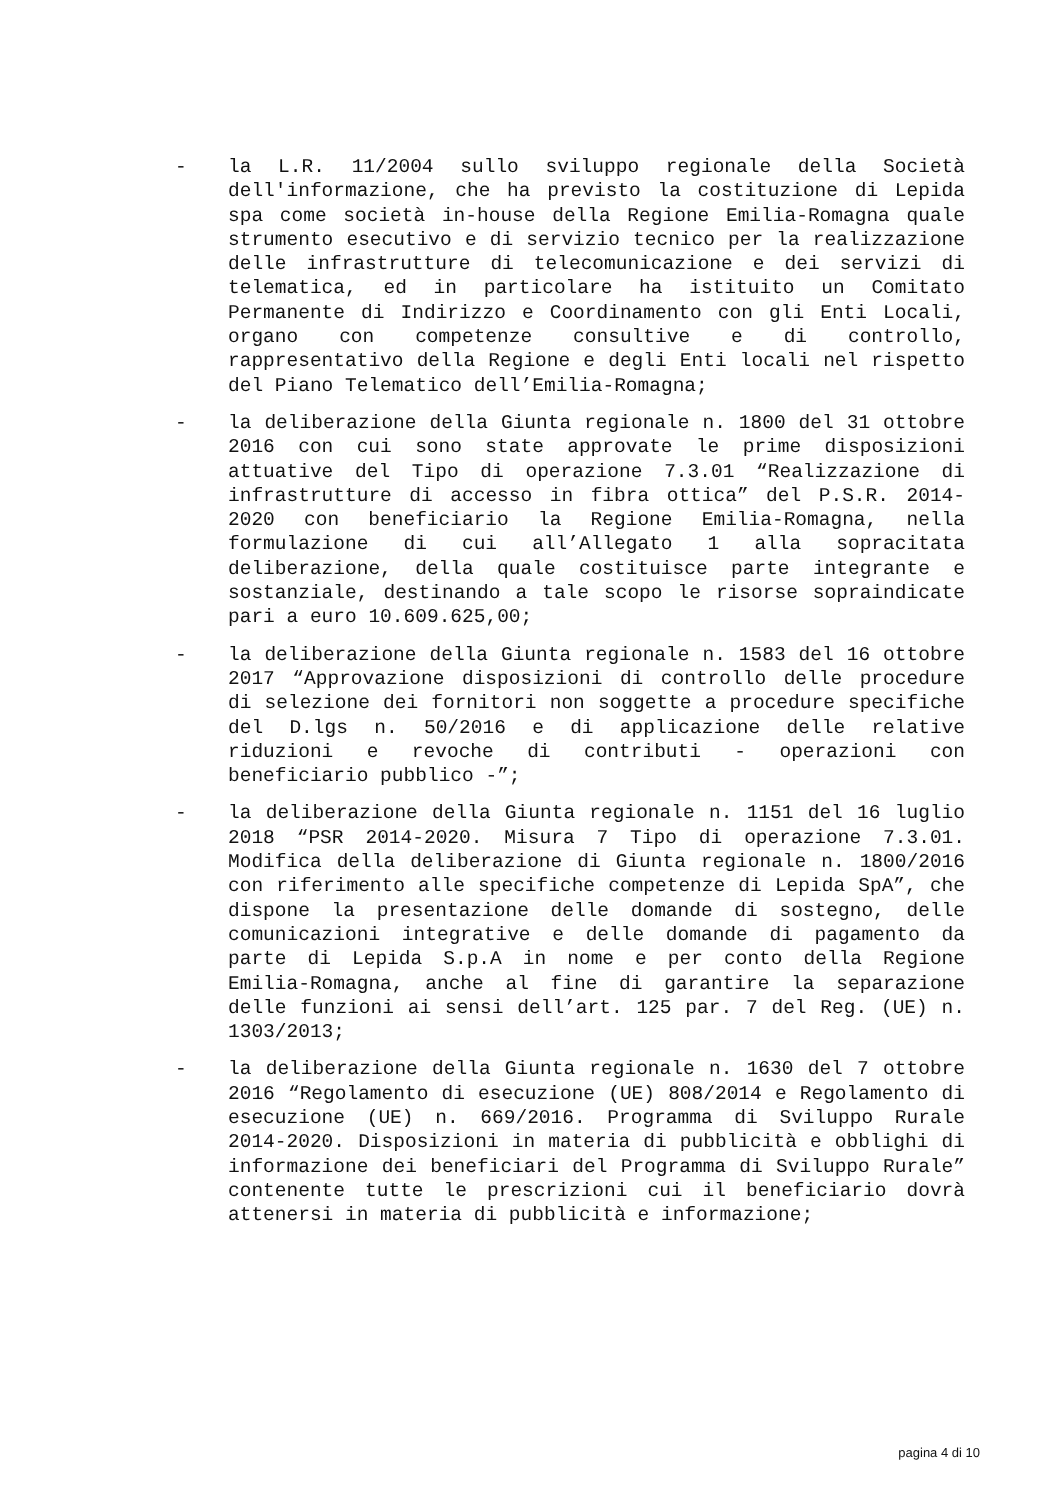- la L.R. 11/2004 sullo sviluppo regionale della Società dell'informazione, che ha previsto la costituzione di Lepida spa come società in-house della Regione Emilia-Romagna quale strumento esecutivo e di servizio tecnico per la realizzazione delle infrastrutture di telecomunicazione e dei servizi di telematica, ed in particolare ha istituito un Comitato Permanente di Indirizzo e Coordinamento con gli Enti Locali, organo con competenze consultive e di controllo, rappresentativo della Regione e degli Enti locali nel rispetto del Piano Telematico dell’Emilia-Romagna;
- la deliberazione della Giunta regionale n. 1800 del 31 ottobre 2016 con cui sono state approvate le prime disposizioni attuative del Tipo di operazione 7.3.01 “Realizzazione di infrastrutture di accesso in fibra ottica” del P.S.R. 2014-2020 con beneficiario la Regione Emilia-Romagna, nella formulazione di cui all’Allegato 1 alla sopracitata deliberazione, della quale costituisce parte integrante e sostanziale, destinando a tale scopo le risorse sopraindicate pari a euro 10.609.625,00;
- la deliberazione della Giunta regionale n. 1583 del 16 ottobre 2017 “Approvazione disposizioni di controllo delle procedure di selezione dei fornitori non soggette a procedure specifiche del D.lgs n. 50/2016 e di applicazione delle relative riduzioni e revoche di contributi - operazioni con beneficiario pubblico -”;
- la deliberazione della Giunta regionale n. 1151 del 16 luglio 2018 “PSR 2014-2020. Misura 7 Tipo di operazione 7.3.01. Modifica della deliberazione di Giunta regionale n. 1800/2016 con riferimento alle specifiche competenze di Lepida SpA”, che dispone la presentazione delle domande di sostegno, delle comunicazioni integrative e delle domande di pagamento da parte di Lepida S.p.A in nome e per conto della Regione Emilia-Romagna, anche al fine di garantire la separazione delle funzioni ai sensi dell’art. 125 par. 7 del Reg. (UE) n. 1303/2013;
- la deliberazione della Giunta regionale n. 1630 del 7 ottobre 2016 “Regolamento di esecuzione (UE) 808/2014 e Regolamento di esecuzione (UE) n. 669/2016. Programma di Sviluppo Rurale 2014-2020. Disposizioni in materia di pubblicità e obblighi di informazione dei beneficiari del Programma di Sviluppo Rurale” contenente tutte le prescrizioni cui il beneficiario dovrà attenersi in materia di pubblicità e informazione;
pagina 4 di 10